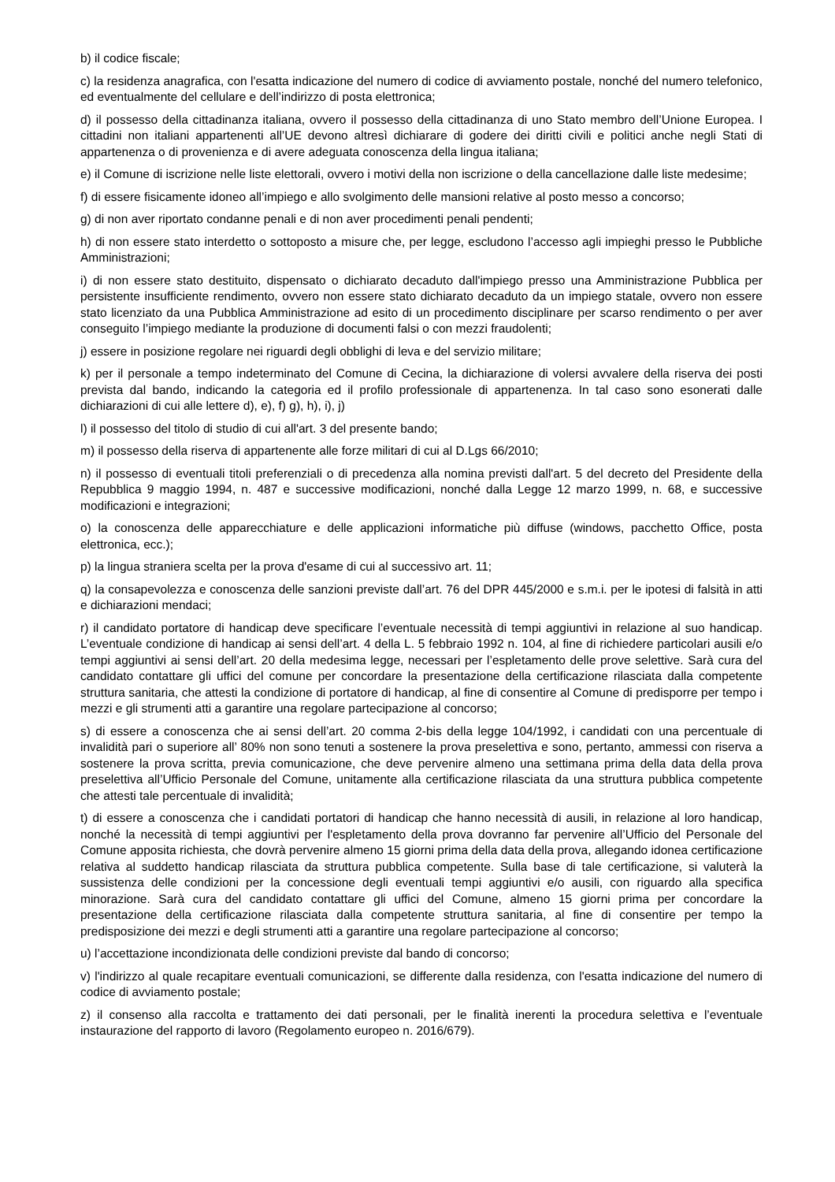b) il codice fiscale;
c) la residenza anagrafica, con l'esatta indicazione del numero di codice di avviamento postale, nonché del numero telefonico, ed eventualmente del cellulare e dell’indirizzo di posta elettronica;
d) il possesso della cittadinanza italiana, ovvero il possesso della cittadinanza di uno Stato membro dell’Unione Europea. I cittadini non italiani appartenenti all’UE devono altresì dichiarare di godere dei diritti civili e politici anche negli Stati di appartenenza o di provenienza e di avere adeguata conoscenza della lingua italiana;
e) il Comune di iscrizione nelle liste elettorali, ovvero i motivi della non iscrizione o della cancellazione dalle liste medesime;
f) di essere fisicamente idoneo all’impiego e allo svolgimento delle mansioni relative al posto messo a concorso;
g) di non aver riportato condanne penali e di non aver procedimenti penali pendenti;
h) di non essere stato interdetto o sottoposto a misure che, per legge, escludono l’accesso agli impieghi presso le Pubbliche Amministrazioni;
i) di non essere stato destituito, dispensato o dichiarato decaduto dall'impiego presso una Amministrazione Pubblica per persistente insufficiente rendimento, ovvero non essere stato dichiarato decaduto da un impiego statale, ovvero non essere stato licenziato da una Pubblica Amministrazione ad esito di un procedimento disciplinare per scarso rendimento o per aver conseguito l’impiego mediante la produzione di documenti falsi o con mezzi fraudolenti;
j) essere in posizione regolare nei riguardi degli obblighi di leva e del servizio militare;
k) per il personale a tempo indeterminato del Comune di Cecina, la dichiarazione di volersi avvalere della riserva dei posti prevista dal bando, indicando la categoria ed il profilo professionale di appartenenza. In tal caso sono esonerati dalle dichiarazioni di cui alle lettere d), e), f) g), h), i), j)
l) il possesso del titolo di studio di cui all'art. 3 del presente bando;
m) il possesso della riserva di appartenente alle forze militari di cui al D.Lgs 66/2010;
n) il possesso di eventuali titoli preferenziali o di precedenza alla nomina previsti dall'art. 5 del decreto del Presidente della Repubblica 9 maggio 1994, n. 487 e successive modificazioni, nonché dalla Legge 12 marzo 1999, n. 68, e successive modificazioni e integrazioni;
o) la conoscenza delle apparecchiature e delle applicazioni informatiche più diffuse (windows, pacchetto Office, posta elettronica, ecc.);
p) la lingua straniera scelta per la prova d'esame di cui al successivo art. 11;
q) la consapevolezza e conoscenza delle sanzioni previste dall’art. 76 del DPR 445/2000 e s.m.i. per le ipotesi di falsità in atti e dichiarazioni mendaci;
r) il candidato portatore di handicap deve specificare l’eventuale necessità di tempi aggiuntivi in relazione al suo handicap. L’eventuale condizione di handicap ai sensi dell’art. 4 della L. 5 febbraio 1992 n. 104, al fine di richiedere particolari ausili e/o tempi aggiuntivi ai sensi dell’art. 20 della medesima legge, necessari per l’espletamento delle prove selettive. Sarà cura del candidato contattare gli uffici del comune per concordare la presentazione della certificazione rilasciata dalla competente struttura sanitaria, che attesti la condizione di portatore di handicap, al fine di consentire al Comune di predisporre per tempo i mezzi e gli strumenti atti a garantire una regolare partecipazione al concorso;
s) di essere a conoscenza che ai sensi dell’art. 20 comma 2-bis della legge 104/1992, i candidati con una percentuale di invalidità pari o superiore all’ 80% non sono tenuti a sostenere la prova preselettiva e sono, pertanto, ammessi con riserva a sostenere la prova scritta, previa comunicazione, che deve pervenire almeno una settimana prima della data della prova preselettiva all’Ufficio Personale del Comune, unitamente alla certificazione rilasciata da una struttura pubblica competente che attesti tale percentuale di invalidità;
t) di essere a conoscenza che i candidati portatori di handicap che hanno necessità di ausili, in relazione al loro handicap, nonché la necessità di tempi aggiuntivi per l'espletamento della prova dovranno far pervenire all’Ufficio del Personale del Comune apposita richiesta, che dovrà pervenire almeno 15 giorni prima della data della prova, allegando idonea certificazione relativa al suddetto handicap rilasciata da struttura pubblica competente. Sulla base di tale certificazione, si valuterà la sussistenza delle condizioni per la concessione degli eventuali tempi aggiuntivi e/o ausili, con riguardo alla specifica minorazione. Sarà cura del candidato contattare gli uffici del Comune, almeno 15 giorni prima per concordare la presentazione della certificazione rilasciata dalla competente struttura sanitaria, al fine di consentire per tempo la predisposizione dei mezzi e degli strumenti atti a garantire una regolare partecipazione al concorso;
u) l’accettazione incondizionata delle condizioni previste dal bando di concorso;
v) l'indirizzo al quale recapitare eventuali comunicazioni, se differente dalla residenza, con l'esatta indicazione del numero di codice di avviamento postale;
z) il consenso alla raccolta e trattamento dei dati personali, per le finalità inerenti la procedura selettiva e l’eventuale instaurazione del rapporto di lavoro (Regolamento europeo n. 2016/679).